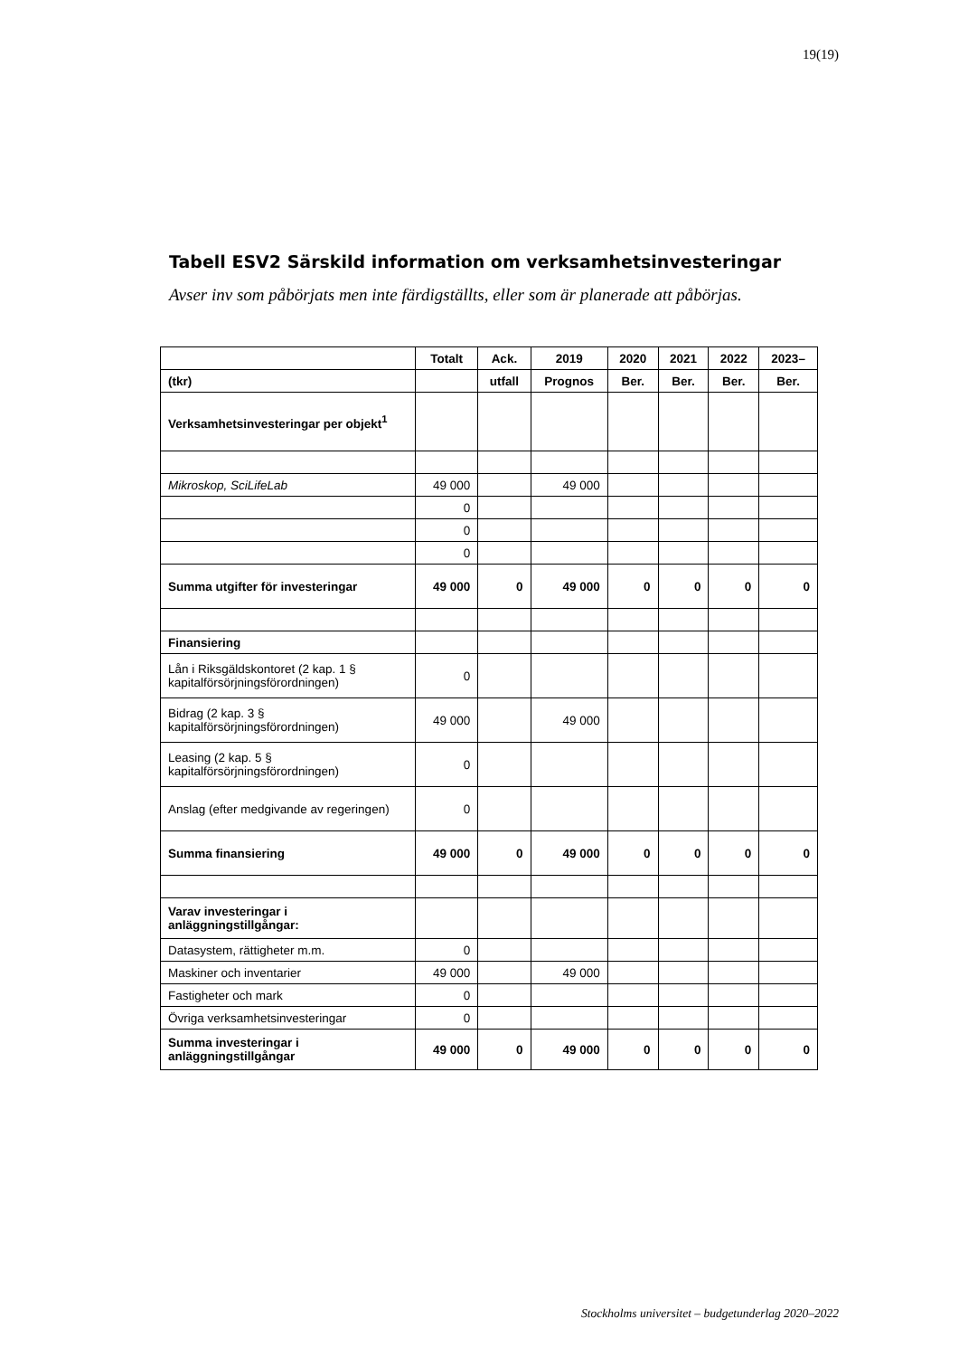19(19)
Tabell ESV2 Särskild information om verksamhetsinvesteringar
Avser inv som påbörjats men inte färdigställts, eller som är planerade att påbörjas.
| | Totalt | Ack. | 2019 | 2020 | 2021 | 2022 | 2023– |
| --- | --- | --- | --- | --- | --- | --- | --- |
| (tkr) | | utfall | Prognos | Ber. | Ber. | Ber. | Ber. |
| Verksamhetsinvesteringar per objekt<sup>1</sup> | | | | | | | |
| Mikroskop, SciLifeLab | 49 000 | | 49 000 | | | | |
| | 0 | | | | | | |
| | 0 | | | | | | |
| | 0 | | | | | | |
| Summa utgifter för investeringar | 49 000 | 0 | 49 000 | 0 | 0 | 0 | 0 |
| Finansiering | | | | | | | |
| Lån i Riksgäldskontoret (2 kap. 1 § kapitalförsörjningsförordningen) | 0 | | | | | | |
| Bidrag (2 kap. 3 § kapitalförsörjningsförordningen) | 49 000 | | 49 000 | | | | |
| Leasing (2 kap. 5 § kapitalförsörjningsförordningen) | 0 | | | | | | |
| Anslag (efter medgivande av regeringen) | 0 | | | | | | |
| Summa finansiering | 49 000 | 0 | 49 000 | 0 | 0 | 0 | 0 |
| Varav investeringar i anläggningstillgångar: | | | | | | | |
| Datasystem, rättigheter m.m. | 0 | | | | | | |
| Maskiner och inventarier | 49 000 | | 49 000 | | | | |
| Fastigheter och mark | 0 | | | | | | |
| Övriga verksamhetsinvesteringar | 0 | | | | | | |
| Summa investeringar i anläggningstillgångar | 49 000 | 0 | 49 000 | 0 | 0 | 0 | 0 |
Stockholms universitet – budgetunderlag 2020–2022